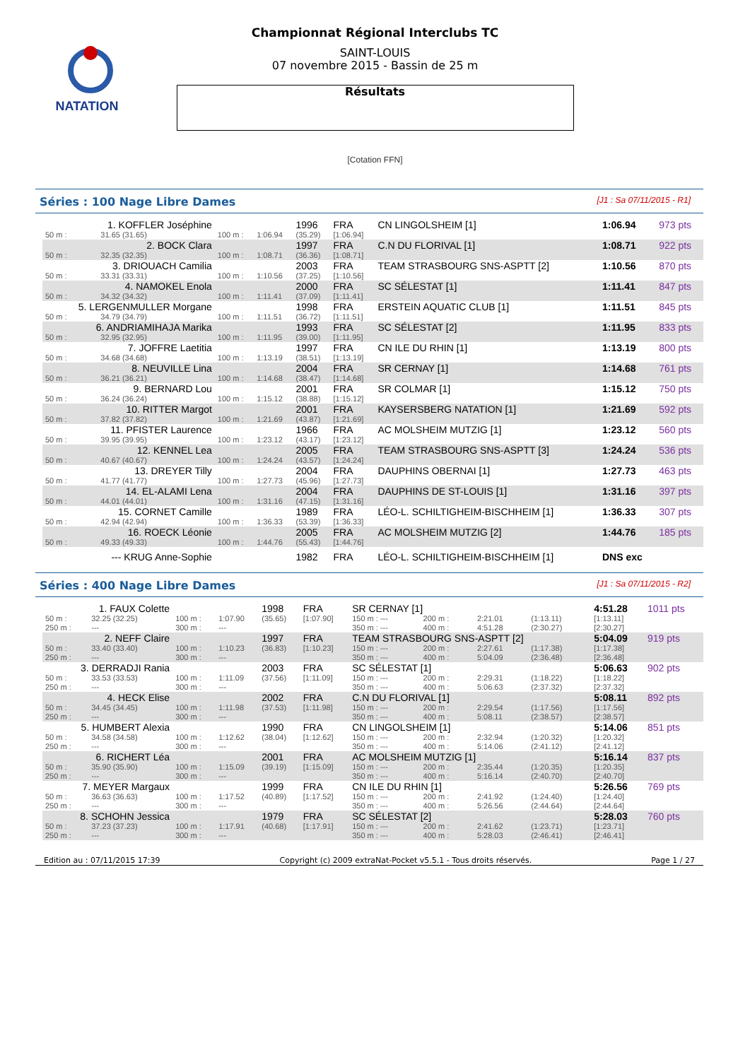NATATION
Championnat Régional Interclubs TC
SAINT-LOUIS
07 novembre 2015 - Bassin de 25 m
Résultats
[Cotation FFN]
Séries : 100 Nage Libre Dames [J1 : Sa 07/11/2015 - R1]
| 1. KOFFLER Joséphine | | | | | 1996 | FRA | CN LINGOLSHEIM [1] | 1:06.94 | 973 pts |
| 50 m : | 31.65 (31.65) | | 100 m : | 1:06.94 | (35.29) | [1:06.94] | | | |
| 2. BOCK Clara | | | | | 1997 | FRA | C.N DU FLORIVAL [1] | 1:08.71 | 922 pts |
| 50 m : | 32.35 (32.35) | | 100 m : | 1:08.71 | (36.36) | [1:08.71] | | | |
| 3. DRIOUACH Camilia | | | | | 2003 | FRA | TEAM STRASBOURG SNS-ASPTT [2] | 1:10.56 | 870 pts |
| 50 m : | 33.31 (33.31) | | 100 m : | 1:10.56 | (37.25) | [1:10.56] | | | |
| 4. NAMOKEL Enola | | | | | 2000 | FRA | SC SÉLESTAT [1] | 1:11.41 | 847 pts |
| 50 m : | 34.32 (34.32) | | 100 m : | 1:11.41 | (37.09) | [1:11.41] | | | |
| 5. LERGENMULLER Morgane | | | | | 1998 | FRA | ERSTEIN AQUATIC CLUB [1] | 1:11.51 | 845 pts |
| 50 m : | 34.79 (34.79) | | 100 m : | 1:11.51 | (36.72) | [1:11.51] | | | |
| 6. ANDRIAMIHAJA Marika | | | | | 1993 | FRA | SC SÉLESTAT [2] | 1:11.95 | 833 pts |
| 50 m : | 32.95 (32.95) | | 100 m : | 1:11.95 | (39.00) | [1:11.95] | | | |
| 7. JOFFRE Laetitia | | | | | 1997 | FRA | CN ILE DU RHIN [1] | 1:13.19 | 800 pts |
| 50 m : | 34.68 (34.68) | | 100 m : | 1:13.19 | (38.51) | [1:13.19] | | | |
| 8. NEUVILLE Lina | | | | | 2004 | FRA | SR CERNAY [1] | 1:14.68 | 761 pts |
| 50 m : | 36.21 (36.21) | | 100 m : | 1:14.68 | (38.47) | [1:14.68] | | | |
| 9. BERNARD Lou | | | | | 2001 | FRA | SR COLMAR [1] | 1:15.12 | 750 pts |
| 50 m : | 36.24 (36.24) | | 100 m : | 1:15.12 | (38.88) | [1:15.12] | | | |
| 10. RITTER Margot | | | | | 2001 | FRA | KAYSERSBERG NATATION [1] | 1:21.69 | 592 pts |
| 50 m : | 37.82 (37.82) | | 100 m : | 1:21.69 | (43.87) | [1:21.69] | | | |
| 11. PFISTER Laurence | | | | | 1966 | FRA | AC MOLSHEIM MUTZIG [1] | 1:23.12 | 560 pts |
| 50 m : | 39.95 (39.95) | | 100 m : | 1:23.12 | (43.17) | [1:23.12] | | | |
| 12. KENNEL Lea | | | | | 2005 | FRA | TEAM STRASBOURG SNS-ASPTT [3] | 1:24.24 | 536 pts |
| 50 m : | 40.67 (40.67) | | 100 m : | 1:24.24 | (43.57) | [1:24.24] | | | |
| 13. DREYER Tilly | | | | | 2004 | FRA | DAUPHINS OBERNAI [1] | 1:27.73 | 463 pts |
| 50 m : | 41.77 (41.77) | | 100 m : | 1:27.73 | (45.96) | [1:27.73] | | | |
| 14. EL-ALAMI Lena | | | | | 2004 | FRA | DAUPHINS DE ST-LOUIS [1] | 1:31.16 | 397 pts |
| 50 m : | 44.01 (44.01) | | 100 m : | 1:31.16 | (47.15) | [1:31.16] | | | |
| 15. CORNET Camille | | | | | 1989 | FRA | LÉO-L. SCHILTIGHEIM-BISCHHEIM [1] | 1:36.33 | 307 pts |
| 50 m : | 42.94 (42.94) | | 100 m : | 1:36.33 | (53.39) | [1:36.33] | | | |
| 16. ROECK Léonie | | | | | 2005 | FRA | AC MOLSHEIM MUTZIG [2] | 1:44.76 | 185 pts |
| 50 m : | 49.33 (49.33) | | 100 m : | 1:44.76 | (55.43) | [1:44.76] | | | |
| --- KRUG Anne-Sophie | | | | | 1982 | FRA | LÉO-L. SCHILTIGHEIM-BISCHHEIM [1] | DNS exc | |
Séries : 400 Nage Libre Dames [J1 : Sa 07/11/2015 - R2]
| 1. FAUX Colette | | | | | 1998 | FRA | SR CERNAY [1] | | | | 4:51.28 | 1011 pts |
| 50 m : | 32.25 (32.25) | | 100 m : | 1:07.90 | (35.65) | [1:07.90] | 150 m : --- | 200 m : | 2:21.01 | (1:13.11) | [1:13.11] | |
| 250 m : | --- | | 300 m : | --- | | | 350 m : --- | 400 m : | 4:51.28 | (2:30.27) | [2:30.27] | |
| 2. NEFF Claire | | | | | 1997 | FRA | TEAM STRASBOURG SNS-ASPTT [2] | | | | 5:04.09 | 919 pts |
| 50 m : | 33.40 (33.40) | | 100 m : | 1:10.23 | (36.83) | [1:10.23] | 150 m : --- | 200 m : | 2:27.61 | (1:17.38) | [1:17.38] | |
| 250 m : | --- | | 300 m : | --- | | | 350 m : --- | 400 m : | 5:04.09 | (2:36.48) | [2:36.48] | |
| 3. DERRADJI Rania | | | | | 2003 | FRA | SC SÉLESTAT [1] | | | | 5:06.63 | 902 pts |
| 50 m : | 33.53 (33.53) | | 100 m : | 1:11.09 | (37.56) | [1:11.09] | 150 m : --- | 200 m : | 2:29.31 | (1:18.22) | [1:18.22] | |
| 250 m : | --- | | 300 m : | --- | | | 350 m : --- | 400 m : | 5:06.63 | (2:37.32) | [2:37.32] | |
| 4. HECK Elise | | | | | 2002 | FRA | C.N DU FLORIVAL [1] | | | | 5:08.11 | 892 pts |
| 50 m : | 34.45 (34.45) | | 100 m : | 1:11.98 | (37.53) | [1:11.98] | 150 m : --- | 200 m : | 2:29.54 | (1:17.56) | [1:17.56] | |
| 250 m : | --- | | 300 m : | --- | | | 350 m : --- | 400 m : | 5:08.11 | (2:38.57) | [2:38.57] | |
| 5. HUMBERT Alexia | | | | | 1990 | FRA | CN LINGOLSHEIM [1] | | | | 5:14.06 | 851 pts |
| 50 m : | 34.58 (34.58) | | 100 m : | 1:12.62 | (38.04) | [1:12.62] | 150 m : --- | 200 m : | 2:32.94 | (1:20.32) | [1:20.32] | |
| 250 m : | --- | | 300 m : | --- | | | 350 m : --- | 400 m : | 5:14.06 | (2:41.12) | [2:41.12] | |
| 6. RICHERT Léa | | | | | 2001 | FRA | AC MOLSHEIM MUTZIG [1] | | | | 5:16.14 | 837 pts |
| 50 m : | 35.90 (35.90) | | 100 m : | 1:15.09 | (39.19) | [1:15.09] | 150 m : --- | 200 m : | 2:35.44 | (1:20.35) | [1:20.35] | |
| 250 m : | --- | | 300 m : | --- | | | 350 m : --- | 400 m : | 5:16.14 | (2:40.70) | [2:40.70] | |
| 7. MEYER Margaux | | | | | 1999 | FRA | CN ILE DU RHIN [1] | | | | 5:26.56 | 769 pts |
| 50 m : | 36.63 (36.63) | | 100 m : | 1:17.52 | (40.89) | [1:17.52] | 150 m : --- | 200 m : | 2:41.92 | (1:24.40) | [1:24.40] | |
| 250 m : | --- | | 300 m : | --- | | | 350 m : --- | 400 m : | 5:26.56 | (2:44.64) | [2:44.64] | |
| 8. SCHOHN Jessica | | | | | 1979 | FRA | SC SÉLESTAT [2] | | | | 5:28.03 | 760 pts |
| 50 m : | 37.23 (37.23) | | 100 m : | 1:17.91 | (40.68) | [1:17.91] | 150 m : --- | 200 m : | 2:41.62 | (1:23.71) | [1:23.71] | |
| 250 m : | --- | | 300 m : | --- | | | 350 m : --- | 400 m : | 5:28.03 | (2:46.41) | [2:46.41] | |
Edition au : 07/11/2015 17:39 Copyright (c) 2009 extraNat-Pocket v5.5.1 - Tous droits réservés. Page 1 / 27